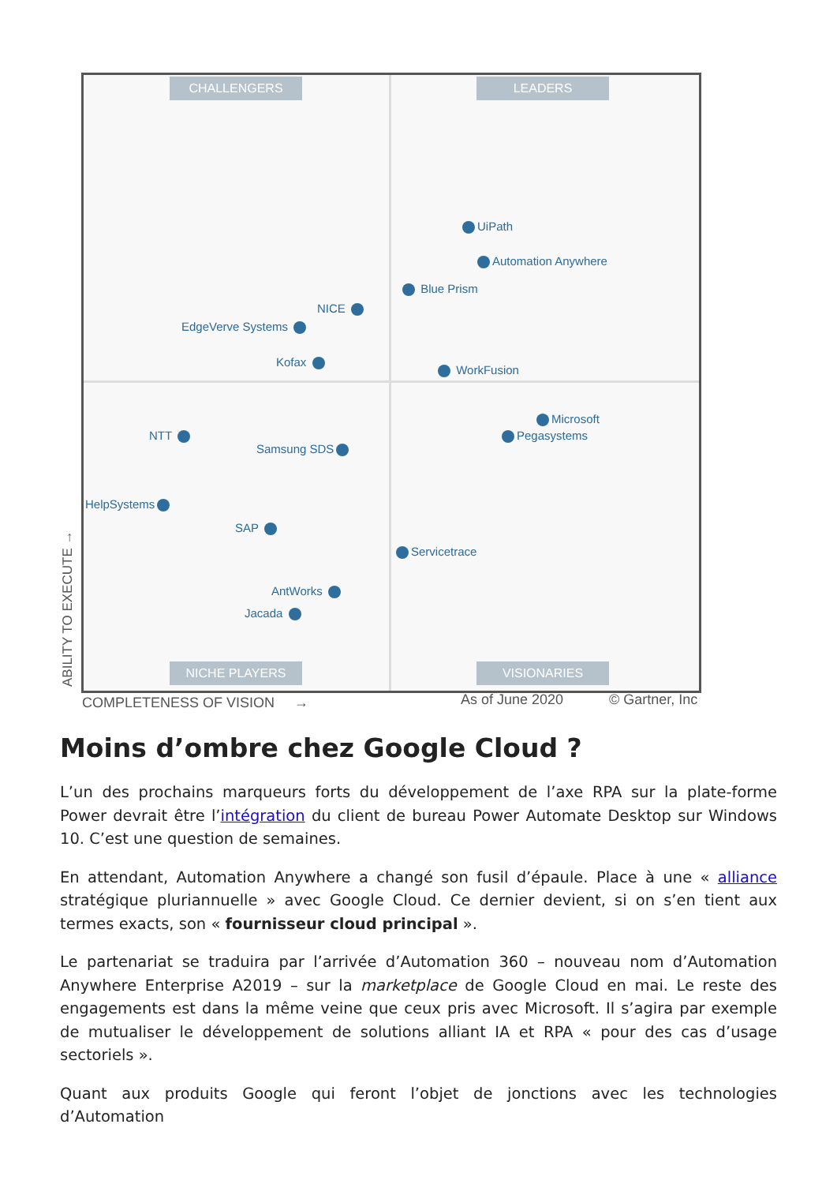CHALLENGERS LEADERS
UiPath
Automation Anywhere
Blue Prism
NICE
EdgeVerve Systems
Kofax
WorkFusion
Microsoft
Pegasystems
NTT
Samsung SDS
HelpSystems
SAP
Servicetrace
AntWorks
Jacada
NICHE PLAYERS VISIONARIES
COMPLETENESS OF VISION → As of June 2020 © Gartner, Inc
ABILITY TO EXECUTE →
Moins d’ombre chez Google Cloud ?
L’un des prochains marqueurs forts du développement de l’axe RPA sur la plate-forme Power devrait être l’intégration du client de bureau Power Automate Desktop sur Windows 10. C’est une question de semaines.
En attendant, Automation Anywhere a changé son fusil d’épaule. Place à une « alliance stratégique pluriannuelle » avec Google Cloud. Ce dernier devient, si on s’en tient aux termes exacts, son « fournisseur cloud principal ».
Le partenariat se traduira par l’arrivée d’Automation 360 – nouveau nom d’Automation Anywhere Enterprise A2019 – sur la marketplace de Google Cloud en mai. Le reste des engagements est dans la même veine que ceux pris avec Microsoft. Il s’agira par exemple de mutualiser le développement de solutions alliant IA et RPA « pour des cas d’usage sectoriels ».
Quant aux produits Google qui feront l’objet de jonctions avec les technologies d’Automation